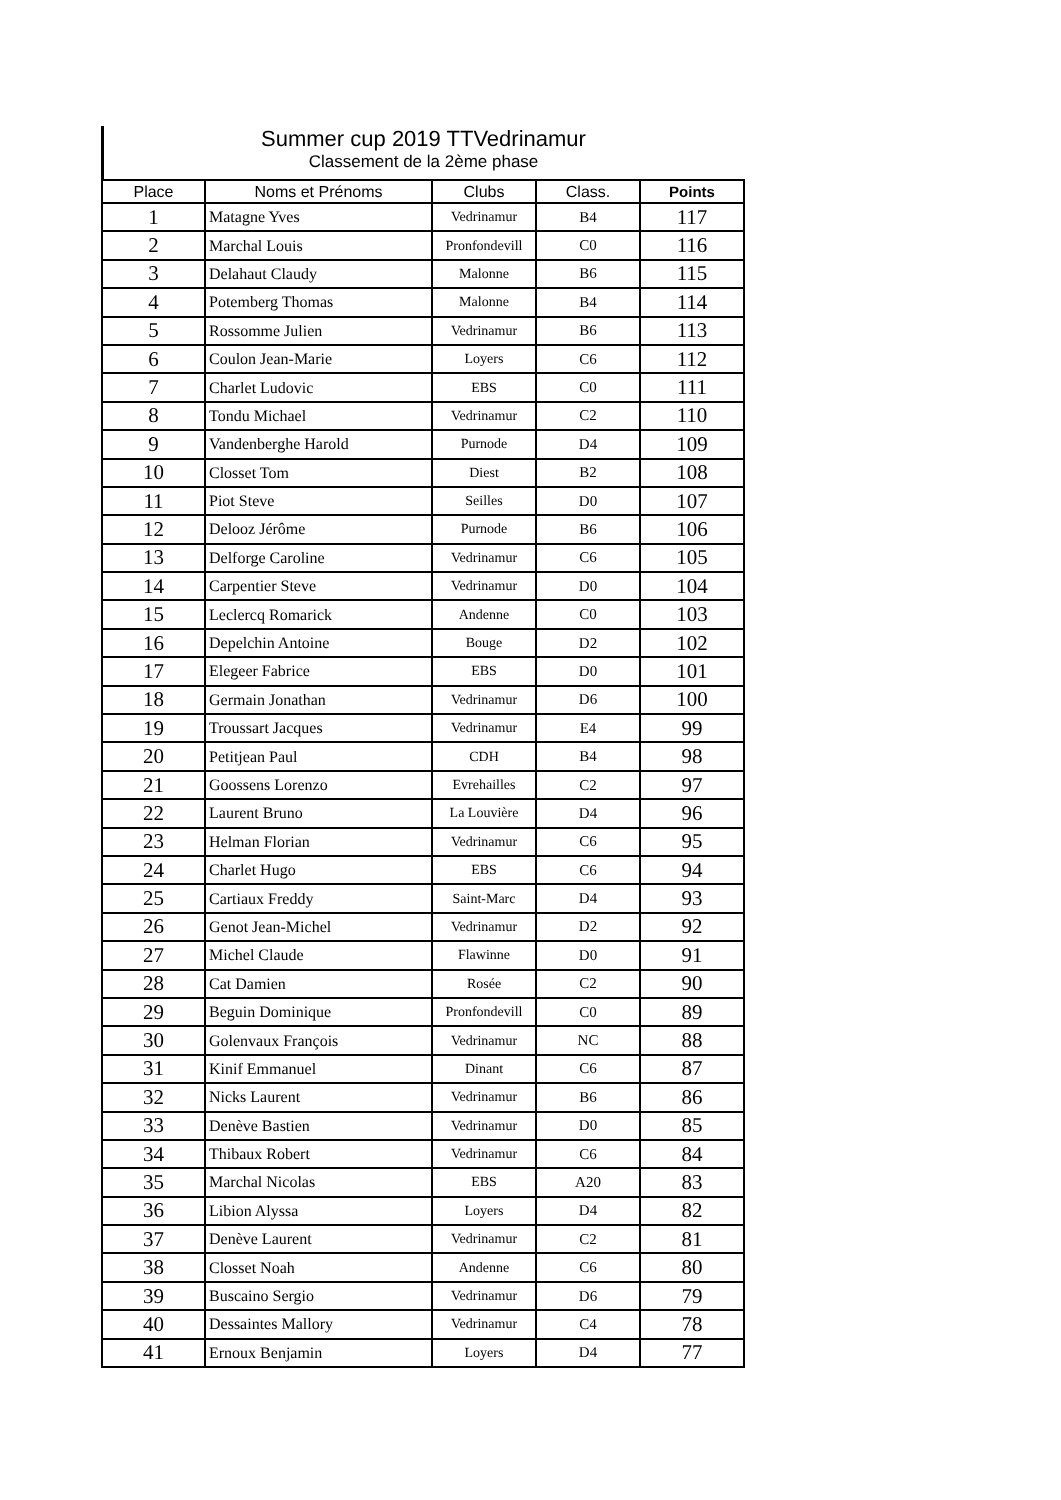Summer cup 2019 TTVedrinamur
Classement de la 2ème phase
| Place | Noms et Prénoms | Clubs | Class. | Points |
| --- | --- | --- | --- | --- |
| 1 | Matagne Yves | Vedrinamur | B4 | 117 |
| 2 | Marchal Louis | Pronfondevill | C0 | 116 |
| 3 | Delahaut Claudy | Malonne | B6 | 115 |
| 4 | Potemberg Thomas | Malonne | B4 | 114 |
| 5 | Rossomme Julien | Vedrinamur | B6 | 113 |
| 6 | Coulon Jean-Marie | Loyers | C6 | 112 |
| 7 | Charlet Ludovic | EBS | C0 | 111 |
| 8 | Tondu Michael | Vedrinamur | C2 | 110 |
| 9 | Vandenberghe Harold | Purnode | D4 | 109 |
| 10 | Closset Tom | Diest | B2 | 108 |
| 11 | Piot Steve | Seilles | D0 | 107 |
| 12 | Delooz Jérôme | Purnode | B6 | 106 |
| 13 | Delforge Caroline | Vedrinamur | C6 | 105 |
| 14 | Carpentier Steve | Vedrinamur | D0 | 104 |
| 15 | Leclercq Romarick | Andenne | C0 | 103 |
| 16 | Depelchin Antoine | Bouge | D2 | 102 |
| 17 | Elegeer Fabrice | EBS | D0 | 101 |
| 18 | Germain Jonathan | Vedrinamur | D6 | 100 |
| 19 | Troussart Jacques | Vedrinamur | E4 | 99 |
| 20 | Petitjean Paul | CDH | B4 | 98 |
| 21 | Goossens Lorenzo | Evrehailles | C2 | 97 |
| 22 | Laurent Bruno | La Louvière | D4 | 96 |
| 23 | Helman Florian | Vedrinamur | C6 | 95 |
| 24 | Charlet Hugo | EBS | C6 | 94 |
| 25 | Cartiaux Freddy | Saint-Marc | D4 | 93 |
| 26 | Genot Jean-Michel | Vedrinamur | D2 | 92 |
| 27 | Michel Claude | Flawinne | D0 | 91 |
| 28 | Cat Damien | Rosée | C2 | 90 |
| 29 | Beguin Dominique | Pronfondevill | C0 | 89 |
| 30 | Golenvaux François | Vedrinamur | NC | 88 |
| 31 | Kinif Emmanuel | Dinant | C6 | 87 |
| 32 | Nicks Laurent | Vedrinamur | B6 | 86 |
| 33 | Denève Bastien | Vedrinamur | D0 | 85 |
| 34 | Thibaux Robert | Vedrinamur | C6 | 84 |
| 35 | Marchal Nicolas | EBS | A20 | 83 |
| 36 | Libion Alyssa | Loyers | D4 | 82 |
| 37 | Denève Laurent | Vedrinamur | C2 | 81 |
| 38 | Closset Noah | Andenne | C6 | 80 |
| 39 | Buscaino Sergio | Vedrinamur | D6 | 79 |
| 40 | Dessaintes Mallory | Vedrinamur | C4 | 78 |
| 41 | Ernoux Benjamin | Loyers | D4 | 77 |